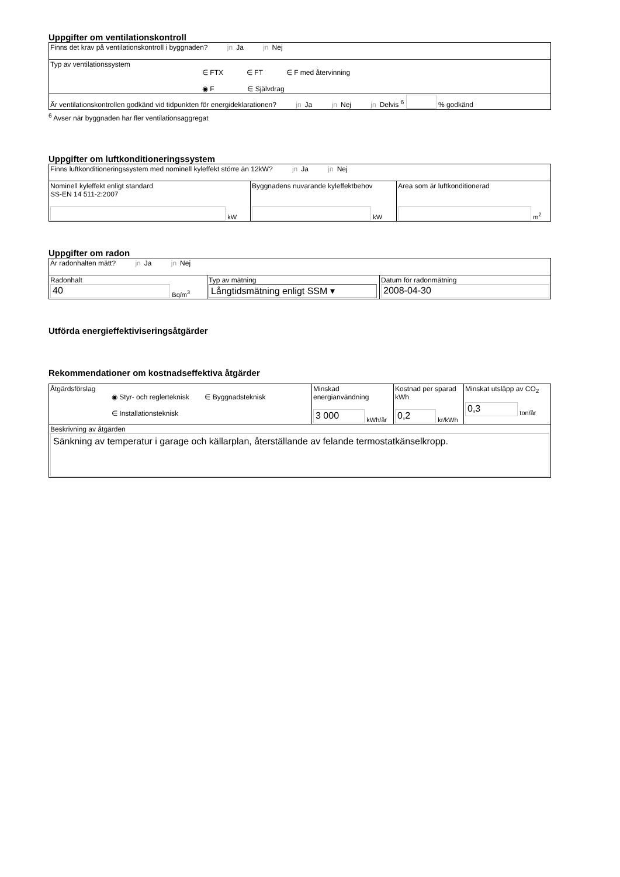Uppgifter om ventilationskontroll
| Finns det krav på ventilationskontroll i byggnaden? jn Ja jn Nej |
| Typ av ventilationssystem ∈ FTX ∈ FT ∈ F med återvinning ◉ F ∈ Självdrag |
| Är ventilationskontrollen godkänd vid tidpunkten för energideklarationen? jn Ja jn Nej jn Delvis <sup>6</sup> % godkänd |
<sup>6</sup> Avser när byggnaden har fler ventilationsaggregat
Uppgifter om luftkonditioneringssystem
| Finns luftkonditioneringssystem med nominell kyleffekt större än 12kW? jn Ja jn Nej | | |
| Nominell kyleffekt enligt standard SS-EN 14 511-2:2007 kW | Byggnadens nuvarande kyleffektbehov kW | Area som är luftkonditionerad m<sup>2</sup> |
Uppgifter om radon
| Är radonhalten mätt? jn Ja jn Nej | | |
| Radonhalt 40 Bq/m<sup>3</sup> | Typ av mätning Långtidsmätning enligt SSM ▾ | Datum för radonmätning 2008-04-30 |
Utförda energieffektiviseringsåtgärder
Rekommendationer om kostnadseffektiva åtgärder
| Åtgärdsförslag ◉ Styr- och reglerteknisk ∈ Byggnadsteknisk ∈ Installationsteknisk | Minskad energianvändning 3 000 kWh/år | Kostnad per sparad kWh 0,2 kr/kWh | Minskat utsläpp av CO<sub>2</sub> 0,3 ton/år |
| Beskrivning av åtgärden Sänkning av temperatur i garage och källarplan, återställande av felande termostatkänselkropp. | | | |